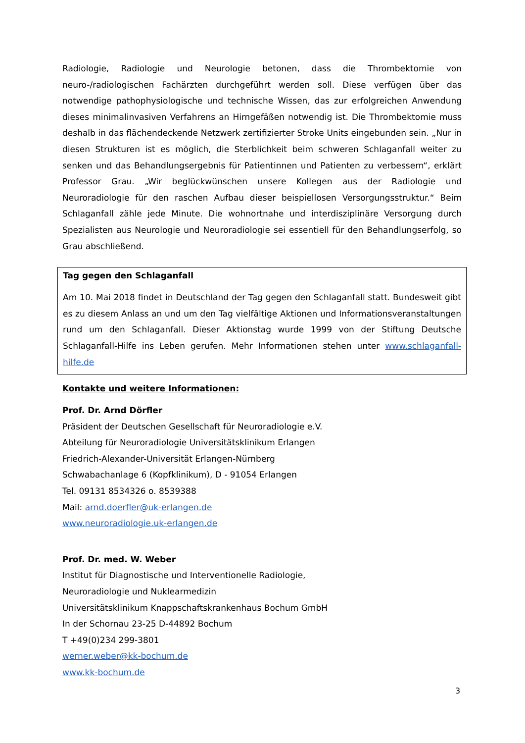Radiologie, Radiologie und Neurologie betonen, dass die Thrombektomie von neuro-/radiologischen Fachärzten durchgeführt werden soll. Diese verfügen über das notwendige pathophysiologische und technische Wissen, das zur erfolgreichen Anwendung dieses minimalinvasiven Verfahrens an Hirngefäßen notwendig ist. Die Thrombektomie muss deshalb in das flächendeckende Netzwerk zertifizierter Stroke Units eingebunden sein. „Nur in diesen Strukturen ist es möglich, die Sterblichkeit beim schweren Schlaganfall weiter zu senken und das Behandlungsergebnis für Patientinnen und Patienten zu verbessern“, erklärt Professor Grau. „Wir beglückwünschen unsere Kollegen aus der Radiologie und Neuroradiologie für den raschen Aufbau dieser beispiellosen Versorgungsstruktur.“ Beim Schlaganfall zähle jede Minute. Die wohnortnahe und interdisziplinäre Versorgung durch Spezialisten aus Neurologie und Neuroradiologie sei essentiell für den Behandlungserfolg, so Grau abschließend.
Tag gegen den Schlaganfall
Am 10. Mai 2018 findet in Deutschland der Tag gegen den Schlaganfall statt. Bundesweit gibt es zu diesem Anlass an und um den Tag vielfältige Aktionen und Informationsveranstaltungen rund um den Schlaganfall. Dieser Aktionstag wurde 1999 von der Stiftung Deutsche Schlaganfall-Hilfe ins Leben gerufen. Mehr Informationen stehen unter www.schlaganfall-hilfe.de
Kontakte und weitere Informationen:
Prof. Dr. Arnd Dörfler
Präsident der Deutschen Gesellschaft für Neuroradiologie e.V.
Abteilung für Neuroradiologie Universitätsklinikum Erlangen
Friedrich-Alexander-Universität Erlangen-Nürnberg
Schwabachanlage 6 (Kopfklinikum), D - 91054 Erlangen
Tel. 09131 8534326 o. 8539388
Mail: arnd.doerfler@uk-erlangen.de
www.neuroradiologie.uk-erlangen.de
Prof. Dr. med. W. Weber
Institut für Diagnostische und Interventionelle Radiologie,
Neuroradiologie und Nuklearmedizin
Universitätsklinikum Knappschaftskrankenhaus Bochum GmbH
In der Schornau 23-25 D-44892 Bochum
T +49(0)234 299-3801
werner.weber@kk-bochum.de
www.kk-bochum.de
3